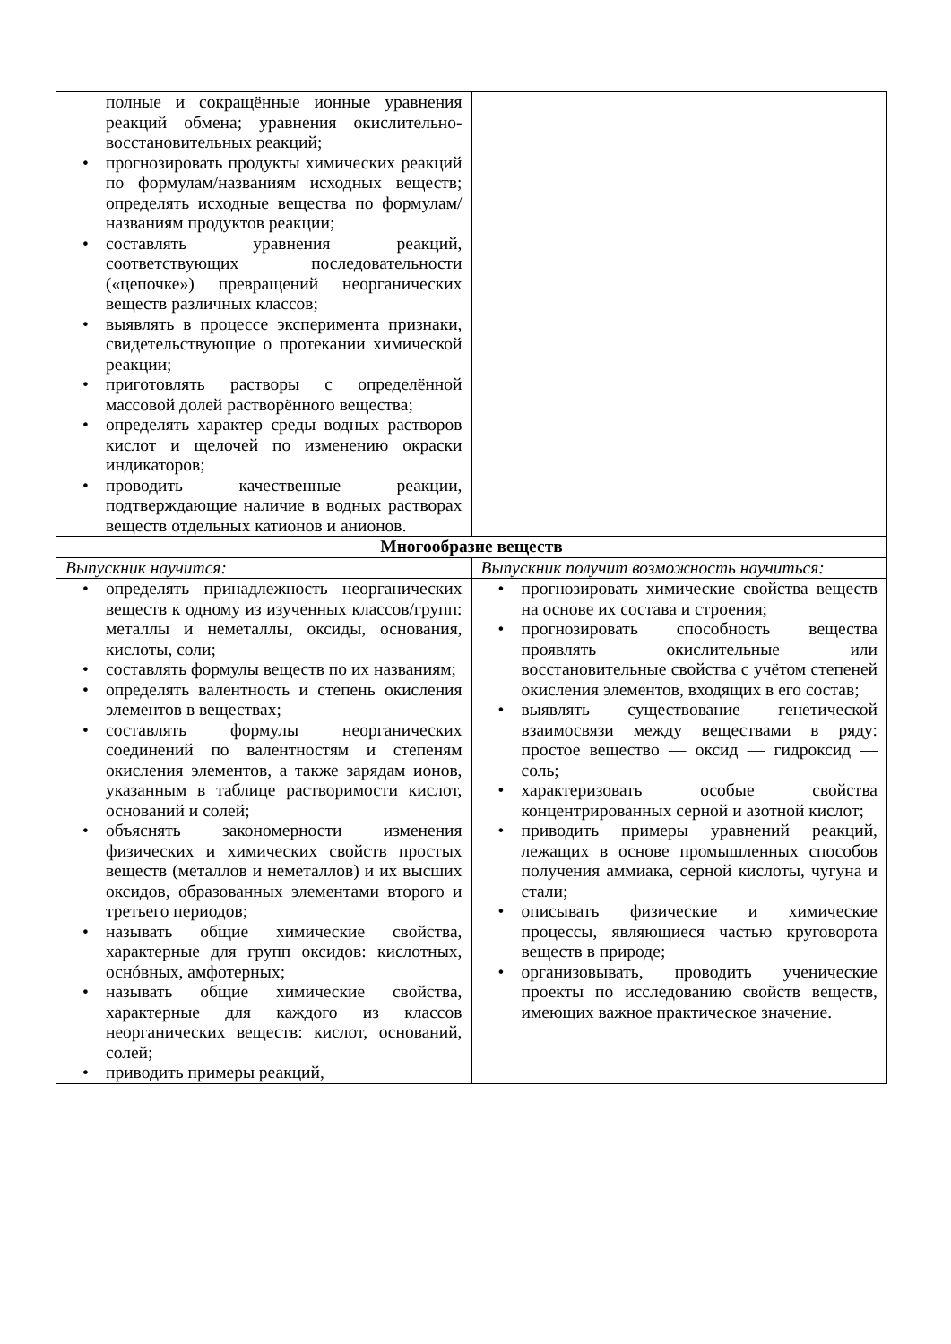| полные и сокращённые ионные уравнения реакций обмена; уравнения окислительно-восстановительных реакций; • прогнозировать продукты химических реакций по формулам/названиям исходных веществ; определять исходные вещества по формулам/названиям продуктов реакции; • составлять уравнения реакций, соответствующих последовательности («цепочке») превращений неорганических веществ различных классов; • выявлять в процессе эксперимента признаки, свидетельствующие о протекании химической реакции; • приготовлять растворы с определённой массовой долей растворённого вещества; • определять характер среды водных растворов кислот и щелочей по изменению окраски индикаторов; • проводить качественные реакции, подтверждающие наличие в водных растворах веществ отдельных катионов и анионов. | |
| Многообразие веществ | |
| Выпускник научится: | Выпускник получит возможность научиться: |
| • определять принадлежность неорганических веществ к одному из изученных классов/групп: металлы и неметаллы, оксиды, основания, кислоты, соли; • составлять формулы веществ по их названиям; • определять валентность и степень окисления элементов в веществах; • составлять формулы неорганических соединений по валентностям и степеням окисления элементов, а также зарядам ионов, указанным в таблице растворимости кислот, оснований и солей; • объяснять закономерности изменения физических и химических свойств простых веществ (металлов и неметаллов) и их высших оксидов, образованных элементами второго и третьего периодов; • называть общие химические свойства, характерные для групп оксидов: кислотных, оснóвных, амфотерных; • называть общие химические свойства, характерные для каждого из классов неорганических веществ: кислот, оснований, солей; • приводить примеры реакций, | • прогнозировать химические свойства веществ на основе их состава и строения; • прогнозировать способность вещества проявлять окислительные или восстановительные свойства с учётом степеней окисления элементов, входящих в его состав; • выявлять существование генетической взаимосвязи между веществами в ряду: простое вещество — оксид — гидроксид — соль; • характеризовать особые свойства концентрированных серной и азотной кислот; • приводить примеры уравнений реакций, лежащих в основе промышленных способов получения аммиака, серной кислоты, чугуна и стали; • описывать физические и химические процессы, являющиеся частью круговорота веществ в природе; • организовывать, проводить ученические проекты по исследованию свойств веществ, имеющих важное практическое значение. |